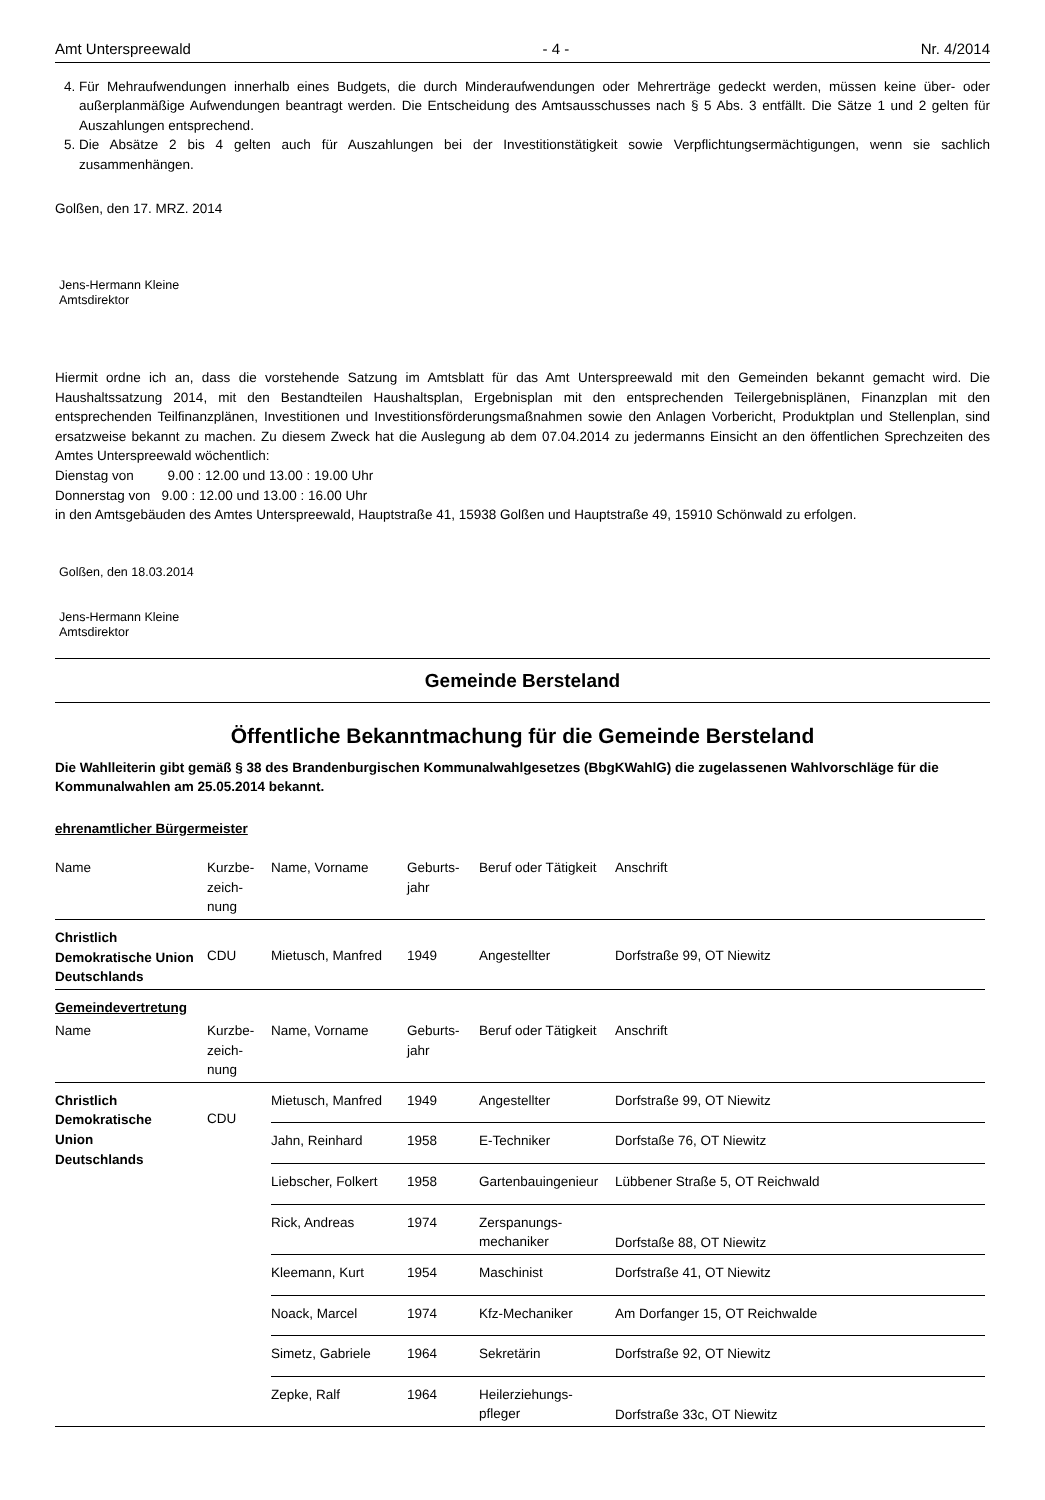Amt Unterspreewald - 4 - Nr. 4/2014
4. Für Mehraufwendungen innerhalb eines Budgets, die durch Minderaufwendungen oder Mehrerträge gedeckt werden, müssen keine über- oder außerplanmäßige Aufwendungen beantragt werden. Die Entscheidung des Amtsausschusses nach § 5 Abs. 3 entfällt. Die Sätze 1 und 2 gelten für Auszahlungen entsprechend.
5. Die Absätze 2 bis 4 gelten auch für Auszahlungen bei der Investitionstätigkeit sowie Verpflichtungsermächtigungen, wenn sie sachlich zusammenhängen.
Golßen, den 17. MRZ. 2014
Jens-Hermann Kleine
Amtsdirektor
Hiermit ordne ich an, dass die vorstehende Satzung im Amtsblatt für das Amt Unterspreewald mit den Gemeinden bekannt gemacht wird. Die Haushaltssatzung 2014, mit den Bestandteilen Haushaltsplan, Ergebnisplan mit den entsprechenden Teilergebnisplänen, Finanzplan mit den entsprechenden Teilfinanzplänen, Investitionen und Investitionsförderungsmaßnahmen sowie den Anlagen Vorbericht, Produktplan und Stellenplan, sind ersatzweise bekannt zu machen. Zu diesem Zweck hat die Auslegung ab dem 07.04.2014 zu jedermanns Einsicht an den öffentlichen Sprechzeiten des Amtes Unterspreewald wöchentlich:
Dienstag von 9.00 : 12.00 und 13.00 : 19.00 Uhr
Donnerstag von 9.00 : 12.00 und 13.00 : 16.00 Uhr
in den Amtsgebäuden des Amtes Unterspreewald, Hauptstraße 41, 15938 Golßen und Hauptstraße 49, 15910 Schönwald zu erfolgen.
Golßen, den 18.03.2014
Jens-Hermann Kleine
Amtsdirektor
Gemeinde Bersteland
Öffentliche Bekanntmachung für die Gemeinde Bersteland
Die Wahlleiterin gibt gemäß § 38 des Brandenburgischen Kommunalwahlgesetzes (BbgKWahlG) die zugelassenen Wahlvorschläge für die Kommunalwahlen am 25.05.2014 bekannt.
ehrenamtlicher Bürgermeister
| Name | Kurzbe- zeich- nung | Name, Vorname | Geburts- jahr | Beruf oder Tätigkeit | Anschrift |
| --- | --- | --- | --- | --- | --- |
| Christlich Demokratische Union Deutschlands | CDU | Mietusch, Manfred | 1949 | Angestellter | Dorfstraße 99, OT Niewitz |
| Gemeindevertretung | | | | | |
| Name | Kurzbe- zeich- nung | Name, Vorname | Geburts- jahr | Beruf oder Tätigkeit | Anschrift |
| Christlich Demokratische Union Deutschlands | CDU | Mietusch, Manfred | 1949 | Angestellter | Dorfstraße 99, OT Niewitz |
| | | Jahn, Reinhard | 1958 | E-Techniker | Dorfstaße 76, OT Niewitz |
| | | Liebscher, Folkert | 1958 | Gartenbauingenieur | Lübbener Straße 5, OT Reichwald |
| | | Rick, Andreas | 1974 | Zerspanungs- mechaniker | Dorfstaße 88, OT Niewitz |
| | | Kleemann, Kurt | 1954 | Maschinist | Dorfstraße 41, OT Niewitz |
| | | Noack, Marcel | 1974 | Kfz-Mechaniker | Am Dorfanger 15, OT Reichwalde |
| | | Simetz, Gabriele | 1964 | Sekretärin | Dorfstraße 92, OT Niewitz |
| | | Zepke, Ralf | 1964 | Heilerziehungs- pfleger | Dorfstraße 33c, OT Niewitz |